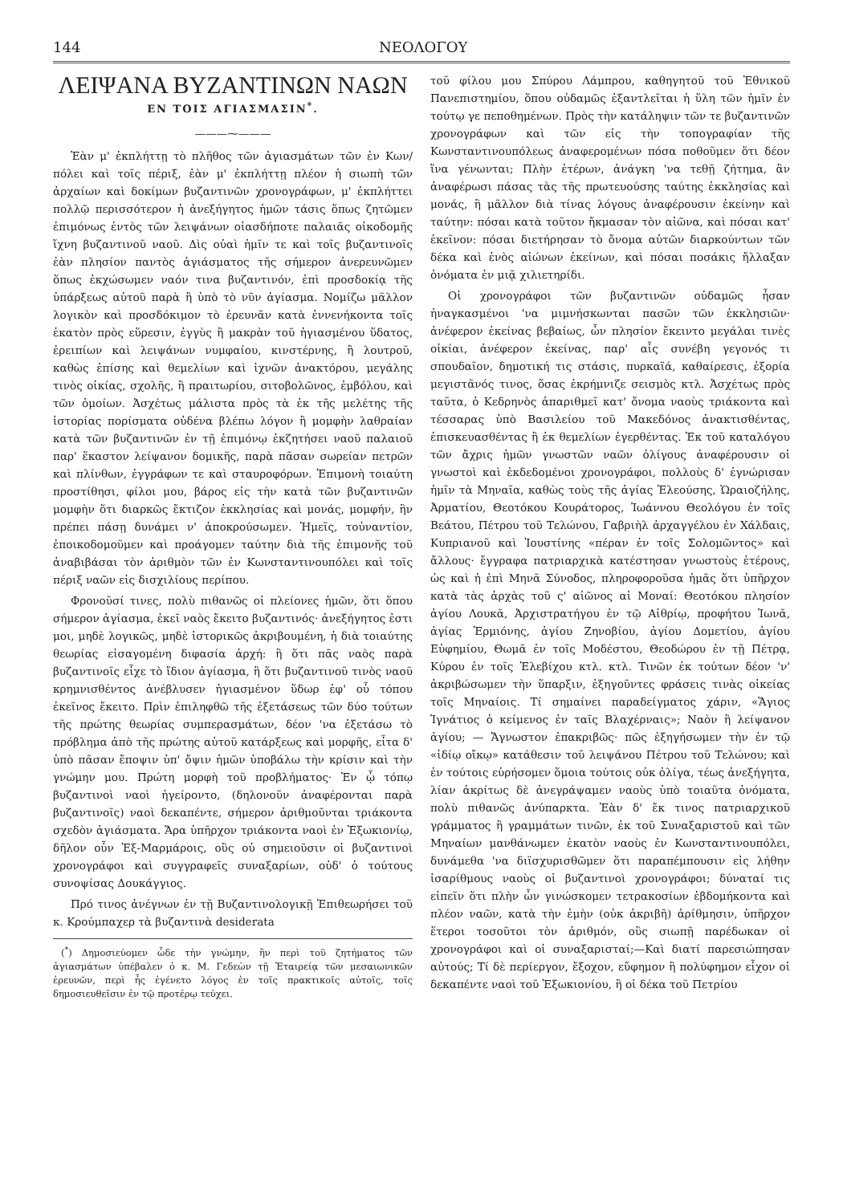144 ΝΕΟΛΟΓΟΥ
ΛΕΙΨΑΝΑ ΒΥΖΑΝΤΙΝΩΝ ΝΑΩΝ
ΕΝ ΤΟΙΣ ΑΓΙΑΣΜΑΣΙΝ<sup>*</sup>.
———⁓———
Ἐὰν μ' ἐκπλήττῃ τὸ πλῆθος τῶν ἁγιασμάτων τῶν ἐν Κων/πόλει καὶ τοῖς πέριξ, ἐὰν μ' ἐκπλήττῃ πλέον ἡ σιωπὴ τῶν ἀρχαίων καὶ δοκίμων βυζαντινῶν χρονογράφων, μ' ἐκπλήττει πολλῷ περισσότερον ἡ ἀνεξήγητος ἡμῶν τάσις ὅπως ζητῶμεν ἐπιμόνως ἐντὸς τῶν λειψάνων οἱασδήποτε παλαιᾶς οἰκοδομῆς ἴχνη βυζαντινοῦ ναοῦ. Δὶς οὐαὶ ἡμῖν τε καὶ τοῖς βυζαντινοῖς ἐὰν πλησίον παντὸς ἁγιάσματος τῆς σήμερον ἀνερευνῶμεν ὅπως ἐκχώσωμεν ναόν τινα βυζαντινόν, ἐπὶ προσδοκίᾳ τῆς ὑπάρξεως αὐτοῦ παρὰ ἢ ὑπὸ τὸ νῦν ἁγίασμα. Νομίζω μᾶλλον λογικὸν καὶ προσδόκιμον τὸ ἐρευνᾶν κατὰ ἐννενήκοντα τοῖς ἑκατὸν πρὸς εὕρεσιν, ἐγγὺς ἢ μακρὰν τοῦ ἡγιασμένου ὕδατος, ἐρειπίων καὶ λειψάνων νυμφαίου, κινστέρνης, ἢ λουτροῦ, καθὼς ἐπίσης καὶ θεμελίων καὶ ἰχνῶν ἀνακτόρου, μεγάλης τινὸς οἰκίας, σχολῆς, ἢ πραιτωρίου, σιτοβολῶνος, ἐμβόλου, καὶ τῶν ὁμοίων. Ἀσχέτως μάλιστα πρὸς τὰ ἐκ τῆς μελέτης τῆς ἱστορίας πορίσματα οὐδένα βλέπω λόγον ἢ μομφὴν λαθραίαν κατὰ τῶν βυζαντινῶν ἐν τῇ ἐπιμόνῳ ἐκζητήσει ναοῦ παλαιοῦ παρ' ἕκαστον λείψανον δομικῆς, παρὰ πᾶσαν σωρείαν πετρῶν καὶ πλίνθων, ἐγγράφων τε καὶ σταυροφόρων. Ἐπιμονὴ τοιαύτη προστίθησι, φίλοι μου, βάρος εἰς τὴν κατὰ τῶν βυζαντινῶν μομφὴν ὅτι διαρκῶς ἔκτιζον ἐκκλησίας καὶ μονάς, μομφήν, ἣν πρέπει πάσῃ δυνάμει ν' ἀποκρούσωμεν. Ἡμεῖς, τοὐναντίον, ἐποικοδομοῦμεν καὶ προάγομεν ταύτην διὰ τῆς ἐπιμονῆς τοῦ ἀναβιβάσαι τὸν ἀριθμὸν τῶν ἐν Κωνσταντινουπόλει καὶ τοῖς πέριξ ναῶν εἰς δισχιλίους περίπου.
Φρονοῦσί τινες, πολὺ πιθανῶς οἱ πλείονες ἡμῶν, ὅτι ὅπου σήμερον ἁγίασμα, ἐκεῖ ναὸς ἔκειτο βυζαντινός· ἀνεξήγητος ἐστι μοι, μηδὲ λογικῶς, μηδὲ ἱστορικῶς ἀκριβουμένη, ἡ διὰ τοιαύτης θεωρίας εἰσαγομένη διφασία ἀρχή: ἢ ὅτι πᾶς ναὸς παρὰ βυζαντινοῖς εἶχε τὸ ἴδιον ἁγίασμα, ἢ ὅτι βυζαντινοῦ τινὸς ναοῦ κρημνισθέντος ἀνέβλυσεν ἡγιασμένον ὕδωρ ἐφ' οὗ τόπου ἐκεῖνος ἔκειτο. Πρὶν ἐπιληφθῶ τῆς ἐξετάσεως τῶν δύο τούτων τῆς πρώτης θεωρίας συμπερασμάτων, δέον 'να ἐξετάσω τὸ πρόβλημα ἀπὸ τῆς πρώτης αὐτοῦ κατάρξεως καὶ μορφῆς, εἶτα δ' ὑπὸ πᾶσαν ἔποψιν ὑπ' ὄψιν ἡμῶν ὑποβάλω τὴν κρίσιν καὶ τὴν γνώμην μου. Πρώτη μορφὴ τοῦ προβλήματος· Ἐν ᾧ τόπῳ βυζαντινοὶ ναοὶ ἠγείροντο, (δηλονοῦν ἀναφέρονται παρὰ βυζαντινοῖς) ναοὶ δεκαπέντε, σήμερον ἀριθμοῦνται τριάκοντα σχεδὸν ἁγιάσματα. Ἄρα ὑπῆρχον τριάκοντα ναοὶ ἐν Ἐξωκιονίῳ, δῆλον οὖν Ἑξ-Μαρμάροις, οὓς οὐ σημειοῦσιν οἱ βυζαντινοὶ χρονογράφοι καὶ συγγραφεῖς συναξαρίων, οὐδ' ὁ τούτους συνοψίσας Δουκάγγιος.
Πρό τινος ἀνέγνων ἐν τῇ Βυζαντινολογικῇ Ἐπιθεωρήσει τοῦ κ. Κρούμπαχερ τὰ βυζαντινὰ desiderata
(<sup>*</sup>) Δημοσιεύομεν ὧδε τὴν γνώμην, ἣν περὶ τοῦ ζητήματος τῶν ἁγιασμάτων ὑπέβαλεν ὁ κ. Μ. Γεδεὼν τῇ Ἑταιρείᾳ τῶν μεσαιωνικῶν ἐρευνῶν, περὶ ἧς ἐγένετο λόγος ἐν τοῖς πρακτικοῖς αὐτοῖς, τοῖς δημοσιευθεῖσιν ἐν τῷ προτέρῳ τεύχει.
τοῦ φίλου μου Σπύρου Λάμπρου, καθηγητοῦ τοῦ Ἐθνικοῦ Πανεπιστημίου, ὅπου οὐδαμῶς ἐξαντλεῖται ἡ ὕλη τῶν ἡμῖν ἐν τούτῳ γε πεποθημένων. Πρὸς τὴν κατάληψιν τῶν τε βυζαντινῶν χρονογράφων καὶ τῶν εἰς τὴν τοπογραφίαν τῆς Κωνσταντινουπόλεως ἀναφερομένων πόσα ποθοῦμεν ὅτι δέον ἵνα γένωνται; Πλὴν ἑτέρων, ἀνάγκη 'να τεθῇ ζήτημα, ἂν ἀναφέρωσι πάσας τὰς τῆς πρωτευούσης ταύτης ἐκκλησίας καὶ μονάς, ἢ μᾶλλον διὰ τίνας λόγους ἀναφέρουσιν ἐκείνην καὶ ταύτην: πόσαι κατὰ τοῦτον ἤκμασαν τὸν αἰῶνα, καὶ πόσαι κατ' ἐκεῖνον: πόσαι διετήρησαν τὸ ὄνομα αὐτῶν διαρκούντων τῶν δέκα καὶ ἑνὸς αἰώνων ἐκείνων, καὶ πόσαι ποσάκις ἤλλαξαν ὀνόματα ἐν μιᾷ χιλιετηρίδι.
Οἱ χρονογράφοι τῶν βυζαντινῶν οὐδαμῶς ἦσαν ἠναγκασμένοι 'να μιμνήσκωνται πασῶν τῶν ἐκκλησιῶν· ἀνέφερον ἐκείνας βεβαίως, ὧν πλησίον ἔκειντο μεγάλαι τινὲς οἰκίαι, ἀνέφερον ἐκείνας, παρ' αἷς συνέβη γεγονός τι σπουδαῖον, δημοτική τις στάσις, πυρκαϊά, καθαίρεσις, ἐξορία μεγιστᾶνός τινος, ὅσας ἐκρήμνιζε σεισμὸς κτλ. Ἀσχέτως πρὸς ταῦτα, ὁ Κεδρηνὸς ἀπαριθμεῖ κατ' ὄνομα ναοὺς τριάκοντα καὶ τέσσαρας ὑπὸ Βασιλείου τοῦ Μακεδόνος ἀνακτισθέντας, ἐπισκευασθέντας ἢ ἐκ θεμελίων ἐγερθέντας. Ἐκ τοῦ καταλόγου τῶν ἄχρις ἡμῶν γνωστῶν ναῶν ὀλίγους ἀναφέρουσιν οἱ γνωστοὶ καὶ ἐκδεδομένοι χρονογράφοι, πολλοὺς δ' ἐγνώρισαν ἡμῖν τὰ Μηναῖα, καθὼς τοὺς τῆς ἁγίας Ἐλεούσης, Ὡραιοζήλης, Ἀρματίου, Θεοτόκου Κουράτορος, Ἰωάννου Θεολόγου ἐν τοῖς Βεάτου, Πέτρου τοῦ Τελώνου, Γαβριὴλ ἀρχαγγέλου ἐν Χάλδαις, Κυπριανοῦ καὶ Ἰουστίνης «πέραν ἐν τοῖς Σολομῶντος» καὶ ἄλλους· ἔγγραφα πατριαρχικὰ κατέστησαν γνωστοὺς ἑτέρους, ὡς καὶ ἡ ἐπὶ Μηνᾶ Σύνοδος, πληροφοροῦσα ἡμᾶς ὅτι ὑπῆρχον κατὰ τὰς ἀρχὰς τοῦ ς' αἰῶνος αἱ Μοναί: Θεοτόκου πλησίον ἁγίου Λουκᾶ, Ἀρχιστρατήγου ἐν τῷ Αἰθρίῳ, προφήτου Ἰωνᾶ, ἁγίας Ἑρμιόνης, ἁγίου Ζηνοβίου, ἁγίου Δομετίου, ἁγίου Εὐφημίου, Θωμᾶ ἐν τοῖς Μοδέστου, Θεοδώρου ἐν τῇ Πέτρᾳ, Κύρου ἐν τοῖς Ἐλεβίχου κτλ. κτλ. Τινῶν ἐκ τούτων δέον 'ν' ἀκριβώσωμεν τὴν ὕπαρξιν, ἐξηγοῦντες φράσεις τινὰς οἰκείας τοῖς Μηναίοις. Τί σημαίνει παραδείγματος χάριν, «Ἅγιος Ἰγνάτιος ὁ κείμενος ἐν ταῖς Βλαχέρναις»; Ναὸν ἢ λείψανον ἁγίου; — Ἄγνωστον ἐπακριβῶς· πῶς ἐξηγήσωμεν τὴν ἐν τῷ «ἰδίῳ οἴκῳ» κατάθεσιν τοῦ λειψάνου Πέτρου τοῦ Τελώνου; καὶ ἐν τούτοις εὑρήσομεν ὅμοια τούτοις οὐκ ὀλίγα, τέως ἀνεξήγητα, λίαν ἀκρίτως δὲ ἀνεγράψαμεν ναοὺς ὑπὸ τοιαῦτα ὀνόματα, πολὺ πιθανῶς ἀνύπαρκτα. Ἐὰν δ' ἔκ τινος πατριαρχικοῦ γράμματος ἢ γραμμάτων τινῶν, ἐκ τοῦ Συναξαριστοῦ καὶ τῶν Μηναίων μανθάνωμεν ἑκατὸν ναοὺς ἐν Κωνσταντινουπόλει, δυνάμεθα 'να διϊσχυρισθῶμεν ὅτι παραπέμπουσιν εἰς λήθην ἰσαρίθμους ναοὺς οἱ βυζαντινοὶ χρονογράφοι; δύναταί τις εἰπεῖν ὅτι πλὴν ὧν γινώσκομεν τετρακοσίων ἑβδομήκοντα καὶ πλέον ναῶν, κατὰ τὴν ἐμὴν (οὐκ ἀκριβῆ) ἀρίθμησιν, ὑπῆρχον ἕτεροι τοσοῦτοι τὸν ἀριθμόν, οὓς σιωπῇ παρέδωκαν οἱ χρονογράφοι καὶ οἱ συναξαρισταί;—Καὶ διατί παρεσιώπησαν αὐτούς; Τί δὲ περίεργον, ἔξοχον, εὔφημον ἢ πολύφημον εἶχον οἱ δεκαπέντε ναοὶ τοῦ Ἐξωκιονίου, ἢ οἱ δέκα τοῦ Πετρίου